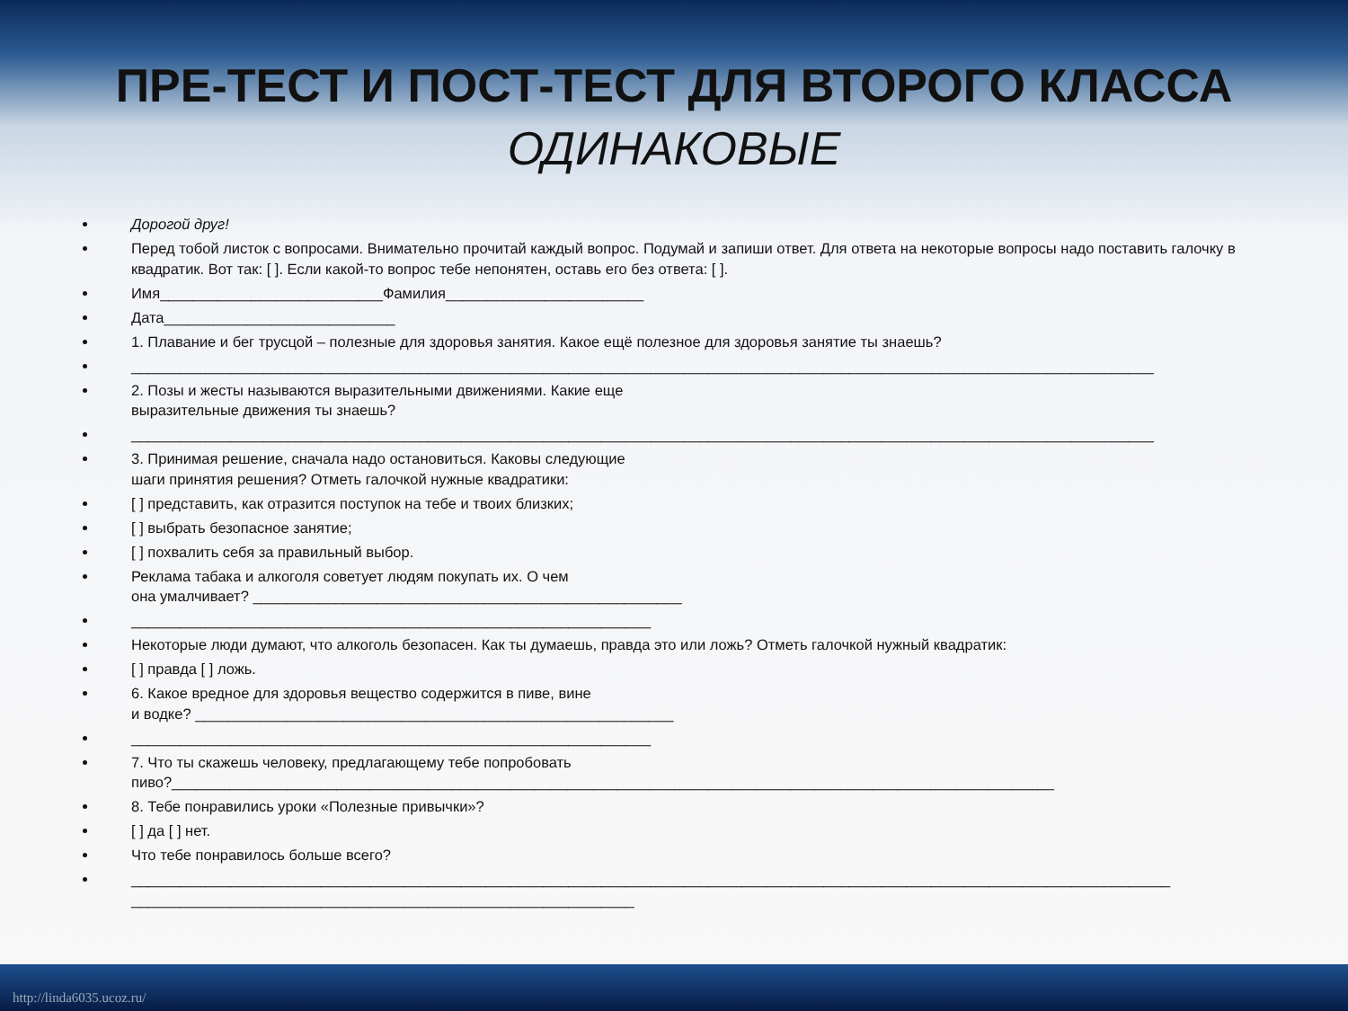ПРЕ-ТЕСТ И ПОСТ-ТЕСТ ДЛЯ ВТОРОГО КЛАССА
ОДИНАКОВЫЕ
Дорогой друг!
Перед тобой листок с вопросами. Внимательно прочитай каждый вопрос. Подумай и запиши ответ. Для ответа на некоторые вопросы надо поставить галочку в квадратик. Вот так: [ ]. Если какой-то вопрос тебе непонятен, оставь его без ответа: [ ].
Имя___________________________Фамилия________________________
Дата____________________________
1. Плавание и бег трусцой – полезные для здоровья занятия. Какое ещё полезное для здоровья занятие ты знаешь?
____________________________________________________________________________________________________________________________
2. Позы и жесты называются выразительными движениями. Какие еще
выразительные движения ты знаешь?
____________________________________________________________________________________________________________________________
3. Принимая решение, сначала надо остановиться. Каковы следующие
шаги принятия решения? Отметь галочкой нужные квадратики:
[ ] представить, как отразится поступок на тебе и твоих близких;
[ ] выбрать безопасное занятие;
[ ] похвалить себя за правильный выбор.
Реклама табака и алкоголя советует людям покупать их. О чем
она умалчивает? ____________________________________________________
_______________________________________________________________
Некоторые люди думают, что алкоголь безопасен. Как ты думаешь, правда это или ложь? Отметь галочкой нужный квадратик:
[ ] правда [ ] ложь.
6. Какое вредное для здоровья вещество содержится в пиве, вине
и водке? __________________________________________________________
_______________________________________________________________
7. Что ты скажешь человеку, предлагающему тебе попробовать
пиво?___________________________________________________________________________________________________________
8. Тебе понравились уроки «Полезные привычки»?
[ ] да [ ] нет.
Что тебе понравилось больше всего?
______________________________________________________________________________________________________________________________
_____________________________________________________________
http://linda6035.ucoz.ru/